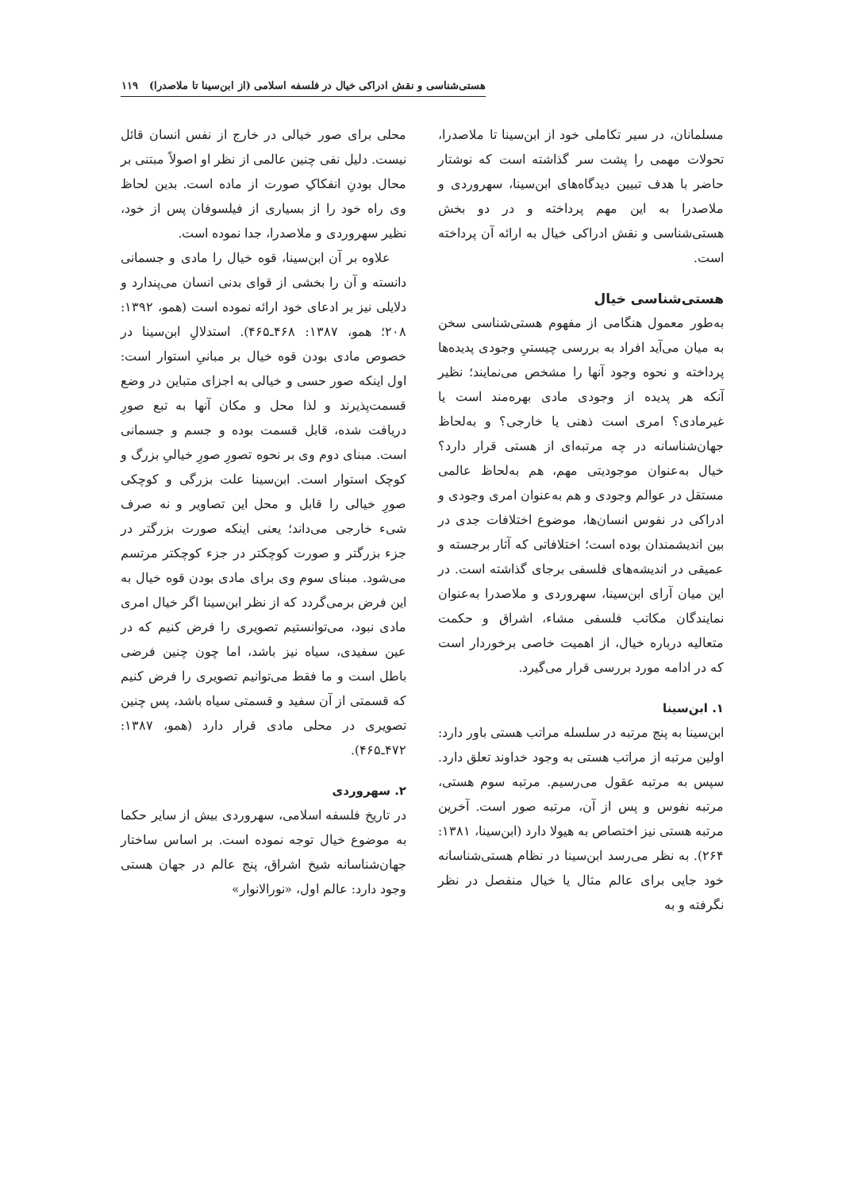هستی‌شناسی و نقش ادراکی خیال در فلسفه اسلامی (از ابن‌سینا تا ملاصدرا) ۱۱۹
مسلمانان، در سیر تکاملی خود از ابن‌سینا تا ملاصدرا، تحولات مهمی را پشت سر گذاشته است که نوشتار حاضر با هدف تبیین دیدگاه‌های ابن‌سینا، سهروردی و ملاصدرا به این مهم پرداخته و در دو بخش هستی‌شناسی و نقش ادراکی خیال به ارائه آن پرداخته است.
هستی‌شناسی خیال
به‌طور معمول هنگامی از مفهوم هستی‌شناسی سخن به میان می‌آید افراد به بررسی چیستیِ وجودی پدیده‌ها پرداخته و نحوه وجود آنها را مشخص می‌نمایند؛ نظیر آنکه هر پدیده از وجودی مادی بهره‌مند است یا غیرمادی؟ امری است ذهنی یا خارجی؟ و به‌لحاظ جهان‌شناسانه در چه مرتبه‌ای از هستی قرار دارد؟ خیال به‌عنوان موجودیتی مهم، هم به‌لحاظ عالمی مستقل در عوالم وجودی و هم به‌عنوان امری وجودی و ادراکی در نفوس انسان‌ها، موضوع اختلافات جدی در بین اندیشمندان بوده است؛ اختلافاتی که آثار برجسته و عمیقی در اندیشه‌های فلسفی برجای گذاشته است. در این میان آرای ابن‌سینا، سهروردی و ملاصدرا به‌عنوان نمایندگان مکاتب فلسفی مشاء، اشراق و حکمت متعالیه درباره خیال، از اهمیت خاصی برخوردار است که در ادامه مورد بررسی قرار می‌گیرد.
۱. ابن‌سینا
ابن‌سینا به پنج مرتبه در سلسله مراتب هستی باور دارد: اولین مرتبه از مراتب هستی به وجود خداوند تعلق دارد. سپس به مرتبه عقول می‌رسیم. مرتبه سوم هستی، مرتبه نفوس و پس از آن، مرتبه صور است. آخرین مرتبه هستی نیز اختصاص به هیولا دارد (ابن‌سینا، ۱۳۸۱: ۲۶۴). به نظر می‌رسد ابن‌سینا در نظام هستی‌شناسانه خود جایی برای عالم مثال یا خیال منفصل در نظر نگرفته و به
محلی برای صور خیالی در خارج از نفس انسان قائل نیست. دلیل نفی چنین عالمی از نظر او اصولاً مبتنی بر محال بودنِ انفکاکِ صورت از ماده است. بدین لحاظ وی راه خود را از بسیاری از فیلسوفان پس از خود، نظیر سهروردی و ملاصدرا، جدا نموده است.
علاوه بر آن ابن‌سینا، قوه خیال را مادی و جسمانی دانسته و آن را بخشی از قوای بدنی انسان می‌پندارد و دلایلی نیز بر ادعای خود ارائه نموده است (همو، ۱۳۹۲: ۲۰۸؛ همو، ۱۳۸۷: ۴۶۸ـ۴۶۵). استدلالِ ابن‌سینا در خصوص مادی بودن قوه خیال بر مبانیِ استوار است: اول اینکه صور حسی و خیالی به اجزای متباین در وضع قسمت‌پذیرند و لذا محل و مکان آنها به تبع صورِ دریافت شده، قابل قسمت بوده و جسم و جسمانی است. مبنای دوم وی بر نحوه تصورِ صورِ خیالیِ بزرگ و کوچک استوار است. ابن‌سینا علت بزرگی و کوچکی صورِ خیالی را قابل و محل این تصاویر و نه صرف شیء خارجی می‌داند؛ یعنی اینکه صورت بزرگتر در جزء بزرگتر و صورت کوچکتر در جزء کوچکتر مرتسم می‌شود. مبنای سوم وی برای مادی بودن قوه خیال به این فرض برمی‌گردد که از نظر ابن‌سینا اگر خیال امری مادی نبود، می‌توانستیم تصویری را فرض کنیم که در عین سفیدی، سیاه نیز باشد، اما چون چنین فرضی باطل است و ما فقط می‌توانیم تصویری را فرض کنیم که قسمتی از آن سفید و قسمتی سیاه باشد، پس چنین تصویری در محلی مادی قرار دارد (همو، ۱۳۸۷: ۴۷۲ـ۴۶۵).
۲. سهروردی
در تاریخ فلسفه اسلامی، سهروردی بیش از سایر حکما به موضوع خیال توجه نموده است. بر اساس ساختار جهان‌شناسانه شیخ اشراق، پنج عالم در جهان هستی وجود دارد: عالم اول، «نورالانوار»